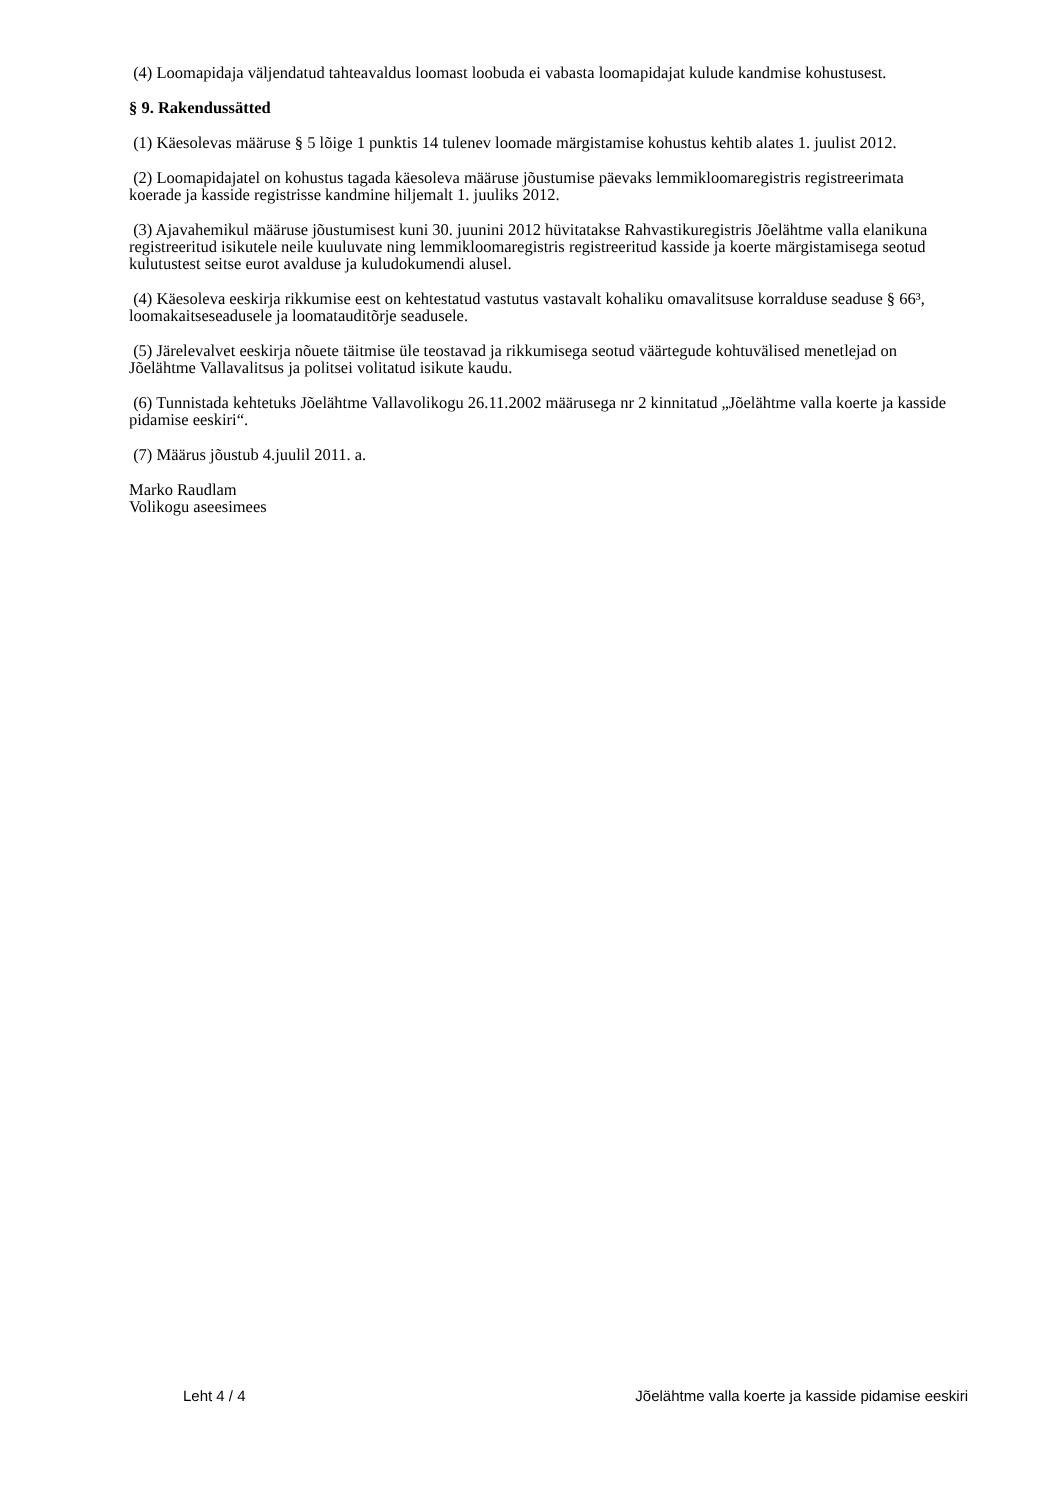(4) Loomapidaja väljendatud tahteavaldus loomast loobuda ei vabasta loomapidajat kulude kandmise kohustusest.
§ 9. Rakendussätted
(1) Käesolevas määruse § 5 lõige 1 punktis 14 tulenev loomade märgistamise kohustus kehtib alates 1. juulist 2012.
(2) Loomapidajatel on kohustus tagada käesoleva määruse jõustumise päevaks lemmikloomaregistris registreerimata koerade ja kasside registrisse kandmine hiljemalt 1. juuliks 2012.
(3) Ajavahemikul määruse jõustumisest kuni 30. juunini 2012 hüvitatakse Rahvastikuregistris Jõelähtme valla elanikuna registreeritud isikutele neile kuuluvate ning lemmikloomaregistris registreeritud kasside ja koerte märgistamisega seotud kulutustest seitse eurot avalduse ja kuludokumendi alusel.
(4) Käesoleva eeskirja rikkumise eest on kehtestatud vastutus vastavalt kohaliku omavalitsuse korralduse seaduse § 66³, loomakaitseseadusele ja loomatauditõrje seadusele.
(5) Järelevalvet eeskirja nõuete täitmise üle teostavad ja rikkumisega seotud väärtegude kohtuvälised menetlejad on Jõelähtme Vallavalitsus ja politsei volitatud isikute kaudu.
(6) Tunnistada kehtetuks Jõelähtme Vallavolikogu 26.11.2002 määrusega nr 2 kinnitatud „Jõelähtme valla koerte ja kasside pidamise eeskiri“.
(7) Määrus jõustub 4.juulil 2011. a.
Marko Raudlam
Volikogu aseesimees
Leht 4 / 4 Jõelähtme valla koerte ja kasside pidamise eeskiri